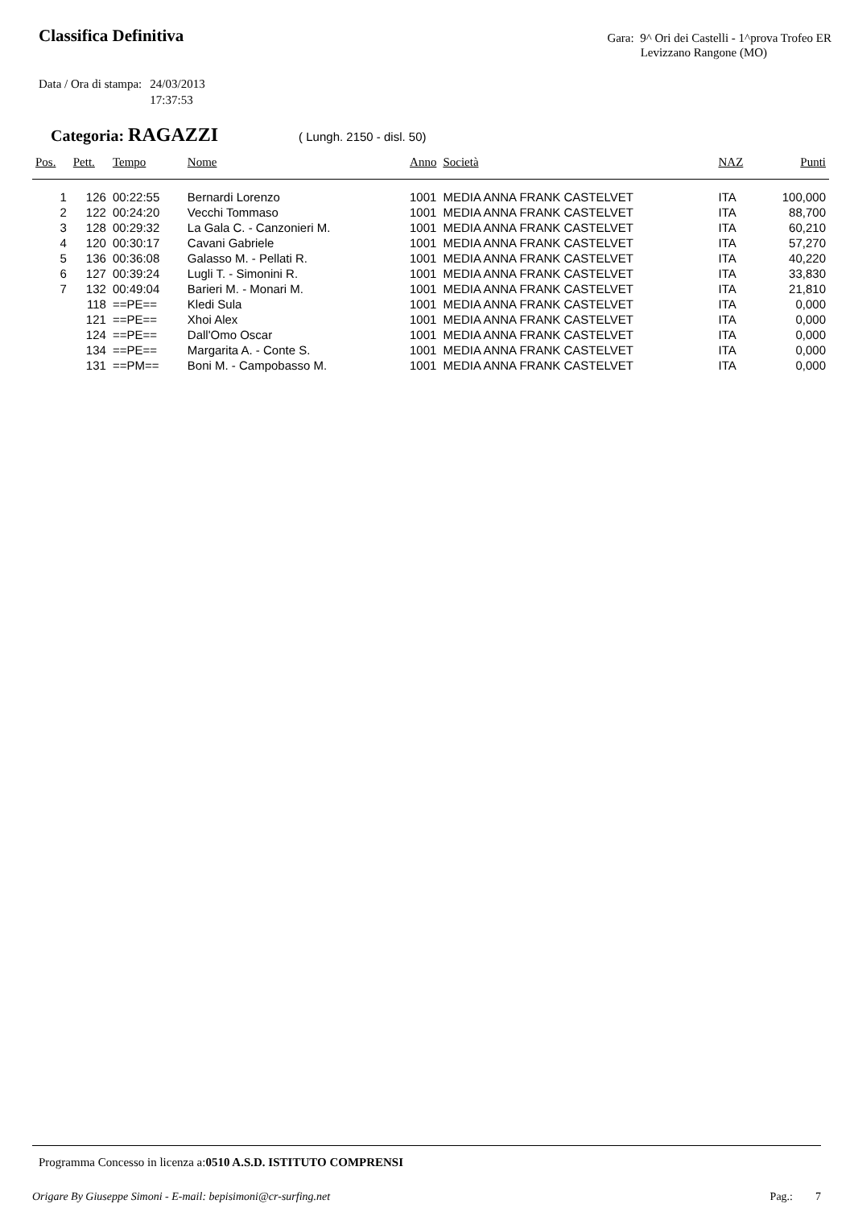Classifica Definitiva
Gara: 9^ Ori dei Castelli - 1^prova Trofeo ER
Levizzano Rangone (MO)
Data / Ora di stampa: 24/03/2013
17:37:53
Categoria: RAGAZZI ( Lungh. 2150 - disl. 50)
| Pos. | Pett. | Tempo | Nome | Anno | Società | NAZ | Punti |
| --- | --- | --- | --- | --- | --- | --- | --- |
| 1 | 126 | 00:22:55 | Bernardi Lorenzo | 1001 | MEDIA ANNA FRANK CASTELVET | ITA | 100,000 |
| 2 | 122 | 00:24:20 | Vecchi Tommaso | 1001 | MEDIA ANNA FRANK CASTELVET | ITA | 88,700 |
| 3 | 128 | 00:29:32 | La Gala C. - Canzonieri M. | 1001 | MEDIA ANNA FRANK CASTELVET | ITA | 60,210 |
| 4 | 120 | 00:30:17 | Cavani Gabriele | 1001 | MEDIA ANNA FRANK CASTELVET | ITA | 57,270 |
| 5 | 136 | 00:36:08 | Galasso M. - Pellati R. | 1001 | MEDIA ANNA FRANK CASTELVET | ITA | 40,220 |
| 6 | 127 | 00:39:24 | Lugli T. - Simonini R. | 1001 | MEDIA ANNA FRANK CASTELVET | ITA | 33,830 |
| 7 | 132 | 00:49:04 | Barieri M. - Monari M. | 1001 | MEDIA ANNA FRANK CASTELVET | ITA | 21,810 |
| | 118 | ==PE== | Kledi Sula | 1001 | MEDIA ANNA FRANK CASTELVET | ITA | 0,000 |
| | 121 | ==PE== | Xhoi Alex | 1001 | MEDIA ANNA FRANK CASTELVET | ITA | 0,000 |
| | 124 | ==PE== | Dall'Omo Oscar | 1001 | MEDIA ANNA FRANK CASTELVET | ITA | 0,000 |
| | 134 | ==PE== | Margarita A. - Conte S. | 1001 | MEDIA ANNA FRANK CASTELVET | ITA | 0,000 |
| | 131 | ==PM== | Boni M. - Campobasso M. | 1001 | MEDIA ANNA FRANK CASTELVET | ITA | 0,000 |
Programma Concesso in licenza a:0510 A.S.D. ISTITUTO COMPRENSI
Origare By Giuseppe Simoni - E-mail: bepisimoni@cr-surfing.net Pag.: 7